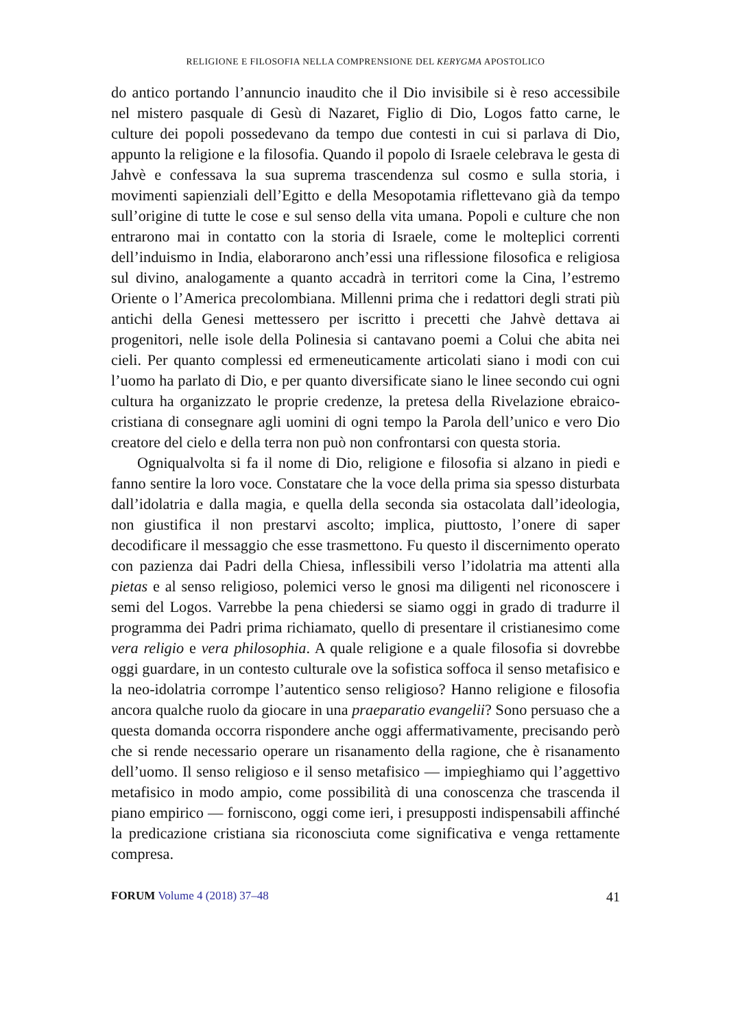RELIGIONE E FILOSOFIA NELLA COMPRENSIONE DEL KERYGMA APOSTOLICO
do antico portando l’annuncio inaudito che il Dio invisibile si è reso accessibile nel mistero pasquale di Gesù di Nazaret, Figlio di Dio, Logos fatto carne, le culture dei popoli possedevano da tempo due contesti in cui si parlava di Dio, appunto la religione e la filosofia. Quando il popolo di Israele celebrava le gesta di Jahvè e confessava la sua suprema trascendenza sul cosmo e sulla storia, i movimenti sapienziali dell’Egitto e della Mesopotamia riflettevano già da tempo sull’origine di tutte le cose e sul senso della vita umana. Popoli e culture che non entrarono mai in contatto con la storia di Israele, come le molteplici correnti dell’induismo in India, elaborarono anch’essi una riflessione filosofica e religiosa sul divino, analogamente a quanto accadrà in territori come la Cina, l’estremo Oriente o l’America precolombiana. Millenni prima che i redattori degli strati più antichi della Genesi mettessero per iscritto i precetti che Jahvè dettava ai progenitori, nelle isole della Polinesia si cantavano poemi a Colui che abita nei cieli. Per quanto complessi ed ermeneuticamente articolati siano i modi con cui l’uomo ha parlato di Dio, e per quanto diversificate siano le linee secondo cui ogni cultura ha organizzato le proprie credenze, la pretesa della Rivelazione ebraico-cristiana di consegnare agli uomini di ogni tempo la Parola dell’unico e vero Dio creatore del cielo e della terra non può non confrontarsi con questa storia.
Ogniqualvolta si fa il nome di Dio, religione e filosofia si alzano in piedi e fanno sentire la loro voce. Constatare che la voce della prima sia spesso disturbata dall’idolatria e dalla magia, e quella della seconda sia ostacolata dall’ideologia, non giustifica il non prestarvi ascolto; implica, piuttosto, l’onere di saper decodificare il messaggio che esse trasmettono. Fu questo il discernimento operato con pazienza dai Padri della Chiesa, inflessibili verso l’idolatria ma attenti alla pietas e al senso religioso, polemici verso le gnosi ma diligenti nel riconoscere i semi del Logos. Varrebbe la pena chiedersi se siamo oggi in grado di tradurre il programma dei Padri prima richiamato, quello di presentare il cristianesimo come vera religio e vera philosophia. A quale religione e a quale filosofia si dovrebbe oggi guardare, in un contesto culturale ove la sofistica soffoca il senso metafisico e la neo-idolatria corrompe l’autentico senso religioso? Hanno religione e filosofia ancora qualche ruolo da giocare in una praeparatio evangelii? Sono persuaso che a questa domanda occorra rispondere anche oggi affermativamente, precisando però che si rende necessario operare un risanamento della ragione, che è risanamento dell’uomo. Il senso religioso e il senso metafisico — impieghiamo qui l’aggettivo metafisico in modo ampio, come possibilità di una conoscenza che trascenda il piano empirico — forniscono, oggi come ieri, i presupposti indispensabili affinché la predicazione cristiana sia riconosciuta come significativa e venga rettamente compresa.
FORUM Volume 4 (2018) 37–48
41